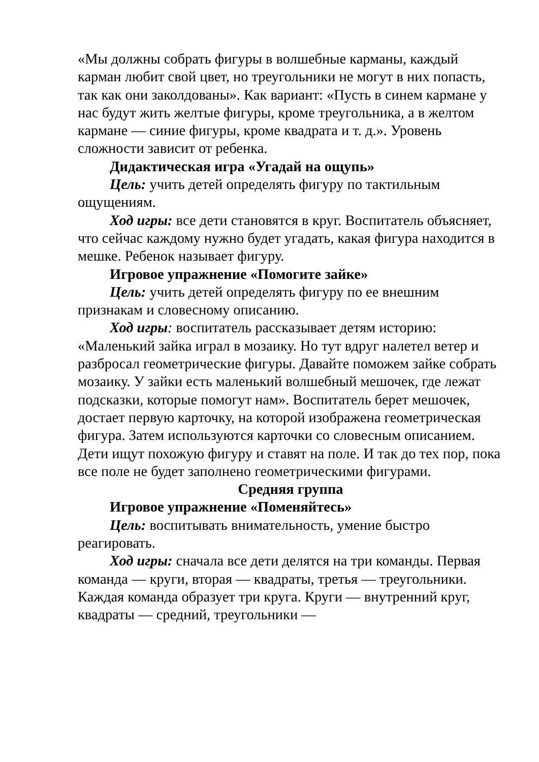«Мы должны собрать фигуры в волшебные карманы, каждый карман любит свой цвет, но треугольники не могут в них попасть, так как они заколдованы». Как вариант: «Пусть в синем кармане у нас будут жить желтые фигуры, кроме треугольника, а в желтом кармане — синие фигуры, кроме квадрата и т. д.». Уровень сложности зависит от ребенка.
Дидактическая игра «Угадай на ощупь»
Цель: учить детей определять фигуру по тактильным ощущениям.
Ход игры: все дети становятся в круг. Воспитатель объясняет, что сейчас каждому нужно будет угадать, какая фигура находится в мешке. Ребенок называет фигуру.
Игровое упражнение «Помогите зайке»
Цель: учить детей определять фигуру по ее внешним признакам и словесному описанию.
Ход игры: воспитатель рассказывает детям историю: «Маленький зайка играл в мозаику. Но тут вдруг налетел ветер и разбросал геометрические фигуры. Давайте поможем зайке собрать мозаику. У зайки есть маленький волшебный мешочек, где лежат подсказки, которые помогут нам». Воспитатель берет мешочек, достает первую карточку, на которой изображена геометрическая фигура. Затем используются карточки со словесным описанием. Дети ищут похожую фигуру и ставят на поле. И так до тех пор, пока все поле не будет заполнено геометрическими фигурами.
Средняя группа
Игровое упражнение «Поменяйтесь»
Цель: воспитывать внимательность, умение быстро реагировать.
Ход игры: сначала все дети делятся на три команды. Первая команда — круги, вторая — квадраты, третья — треугольники. Каждая команда образует три круга. Круги — внутренний круг, квадраты — средний, треугольники —